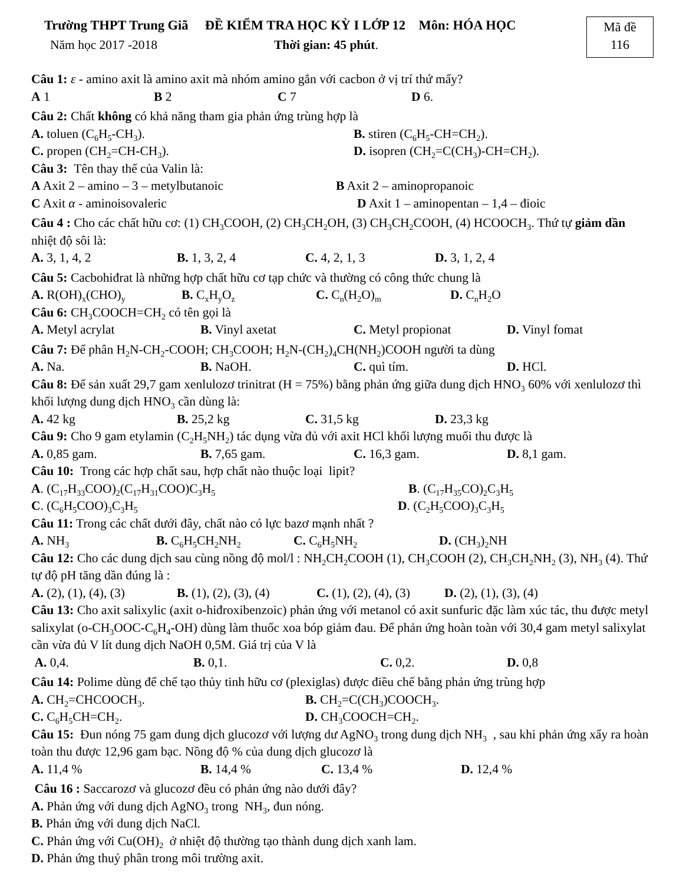Trường THPT Trung Giã ĐỀ KIỂM TRA HỌC KỲ I LỚP 12 Môn: HÓA HỌC
Năm học 2017 -2018 Thời gian: 45 phút.
Mã đề
116
Câu 1: ε - amino axit là amino axit mà nhóm amino gắn với cacbon ở vị trí thứ mấy?
A 1 B 2 C 7 D 6.
Câu 2: Chất không có khả năng tham gia phản ứng trùng hợp là
A. toluen (C<sub>6</sub>H<sub>5</sub>-CH<sub>3</sub>). B. stiren (C<sub>6</sub>H<sub>5</sub>-CH=CH<sub>2</sub>).
C. propen (CH<sub>2</sub>=CH-CH<sub>3</sub>). D. isopren (CH<sub>2</sub>=C(CH<sub>3</sub>)-CH=CH<sub>2</sub>).
Câu 3: Tên thay thế của Valin là:
A Axit 2 – amino – 3 – metylbutanoic B Axit 2 – aminopropanoic
C Axit α - aminoisovaleric D Axit 1 – aminopentan – 1,4 – đioic
Câu 4 : Cho các chất hữu cơ: (1) CH<sub>3</sub>COOH, (2) CH<sub>3</sub>CH<sub>2</sub>OH, (3) CH<sub>3</sub>CH<sub>2</sub>COOH, (4) HCOOCH<sub>3</sub>. Thứ tự giảm dần nhiệt độ sôi là:
A. 3, 1, 4, 2 B. 1, 3, 2, 4 C. 4, 2, 1, 3 D. 3, 1, 2, 4
Câu 5: Cacbohiđrat là những hợp chất hữu cơ tạp chức và thường có công thức chung là
A. R(OH)<sub>x</sub>(CHO)<sub>y</sub> B. C<sub>x</sub>H<sub>y</sub>O<sub>z</sub> C. C<sub>n</sub>(H<sub>2</sub>O)<sub>m</sub> D. C<sub>n</sub>H<sub>2</sub>O
Câu 6: CH<sub>3</sub>COOCH=CH<sub>2</sub> có tên gọi là
A. Metyl acrylat B. Vinyl axetat C. Metyl propionat D. Vinyl fomat
Câu 7: Để phân H<sub>2</sub>N-CH<sub>2</sub>-COOH; CH<sub>3</sub>COOH; H<sub>2</sub>N-(CH<sub>2</sub>)<sub>4</sub>CH(NH<sub>2</sub>)COOH người ta dùng
A. Na. B. NaOH. C. quì tím. D. HCl.
Câu 8: Để sản xuất 29,7 gam xenlulozơ trinitrat (H = 75%) bằng phản ứng giữa dung dịch HNO<sub>3</sub> 60% với xenlulozơ thì khối lượng dung dịch HNO<sub>3</sub> cần dùng là:
A. 42 kg B. 25,2 kg C. 31,5 kg D. 23,3 kg
Câu 9: Cho 9 gam etylamin (C<sub>2</sub>H<sub>5</sub>NH<sub>2</sub>) tác dụng vừa đủ với axit HCl khối lượng muối thu được là
A. 0,85 gam. B. 7,65 gam. C. 16,3 gam. D. 8,1 gam.
Câu 10: Trong các hợp chất sau, hợp chất nào thuộc loại lipit?
A. (C<sub>17</sub>H<sub>33</sub>COO)<sub>2</sub>(C<sub>17</sub>H<sub>31</sub>COO)C<sub>3</sub>H<sub>5</sub> B. (C<sub>17</sub>H<sub>35</sub>CO)<sub>2</sub>C<sub>3</sub>H<sub>5</sub>
C. (C<sub>6</sub>H<sub>5</sub>COO)<sub>3</sub>C<sub>3</sub>H<sub>5</sub> D. (C<sub>2</sub>H<sub>5</sub>COO)<sub>3</sub>C<sub>3</sub>H<sub>5</sub>
Câu 11: Trong các chất dưới đây, chất nào có lực bazơ mạnh nhất ?
A. NH<sub>3</sub> B. C<sub>6</sub>H<sub>5</sub>CH<sub>2</sub>NH<sub>2</sub> C. C<sub>6</sub>H<sub>5</sub>NH<sub>2</sub> D. (CH<sub>3</sub>)<sub>2</sub>NH
Câu 12: Cho các dung dịch sau cùng nồng độ mol/l : NH<sub>2</sub>CH<sub>2</sub>COOH (1), CH<sub>3</sub>COOH (2), CH<sub>3</sub>CH<sub>2</sub>NH<sub>2</sub> (3), NH<sub>3</sub> (4). Thứ tự độ pH tăng dần đúng là :
A. (2), (1), (4), (3) B. (1), (2), (3), (4) C. (1), (2), (4), (3) D. (2), (1), (3), (4)
Câu 13: Cho axit salixylic (axit o-hiđroxibenzoic) phản ứng với metanol có axit sunfuric đặc làm xúc tác, thu được metyl salixylat (o-CH<sub>3</sub>OOC-C<sub>6</sub>H<sub>4</sub>-OH) dùng làm thuốc xoa bóp giảm đau. Để phản ứng hoàn toàn với 30,4 gam metyl salixylat cần vừa đủ V lít dung dịch NaOH 0,5M. Giá trị của V là
A. 0,4. B. 0,1. C. 0,2. D. 0,8
Câu 14: Polime dùng để chế tạo thủy tinh hữu cơ (plexiglas) được điều chế bằng phản ứng trùng hợp
A. CH<sub>2</sub>=CHCOOCH<sub>3</sub>. B. CH<sub>2</sub>=C(CH<sub>3</sub>)COOCH<sub>3</sub>.
C. C<sub>6</sub>H<sub>5</sub>CH=CH<sub>2</sub>. D. CH<sub>3</sub>COOCH=CH<sub>2</sub>.
Câu 15: Đun nóng 75 gam dung dịch glucozơ với lượng dư AgNO<sub>3</sub> trong dung dịch NH<sub>3</sub> , sau khi phản ứng xẩy ra hoàn toàn thu được 12,96 gam bạc. Nồng độ % của dung dịch glucozơ là
A. 11,4 % B. 14,4 % C. 13,4 % D. 12,4 %
Câu 16 : Saccarozơ và glucozơ đều có phản ứng nào dưới đây?
A. Phản ứng với dung dịch AgNO<sub>3</sub> trong NH<sub>3</sub>, đun nóng.
B. Phản ứng với dung dịch NaCl.
C. Phản ứng với Cu(OH)<sub>2</sub> ở nhiệt độ thường tạo thành dung dịch xanh lam.
D. Phản ứng thuỷ phân trong môi trường axit.